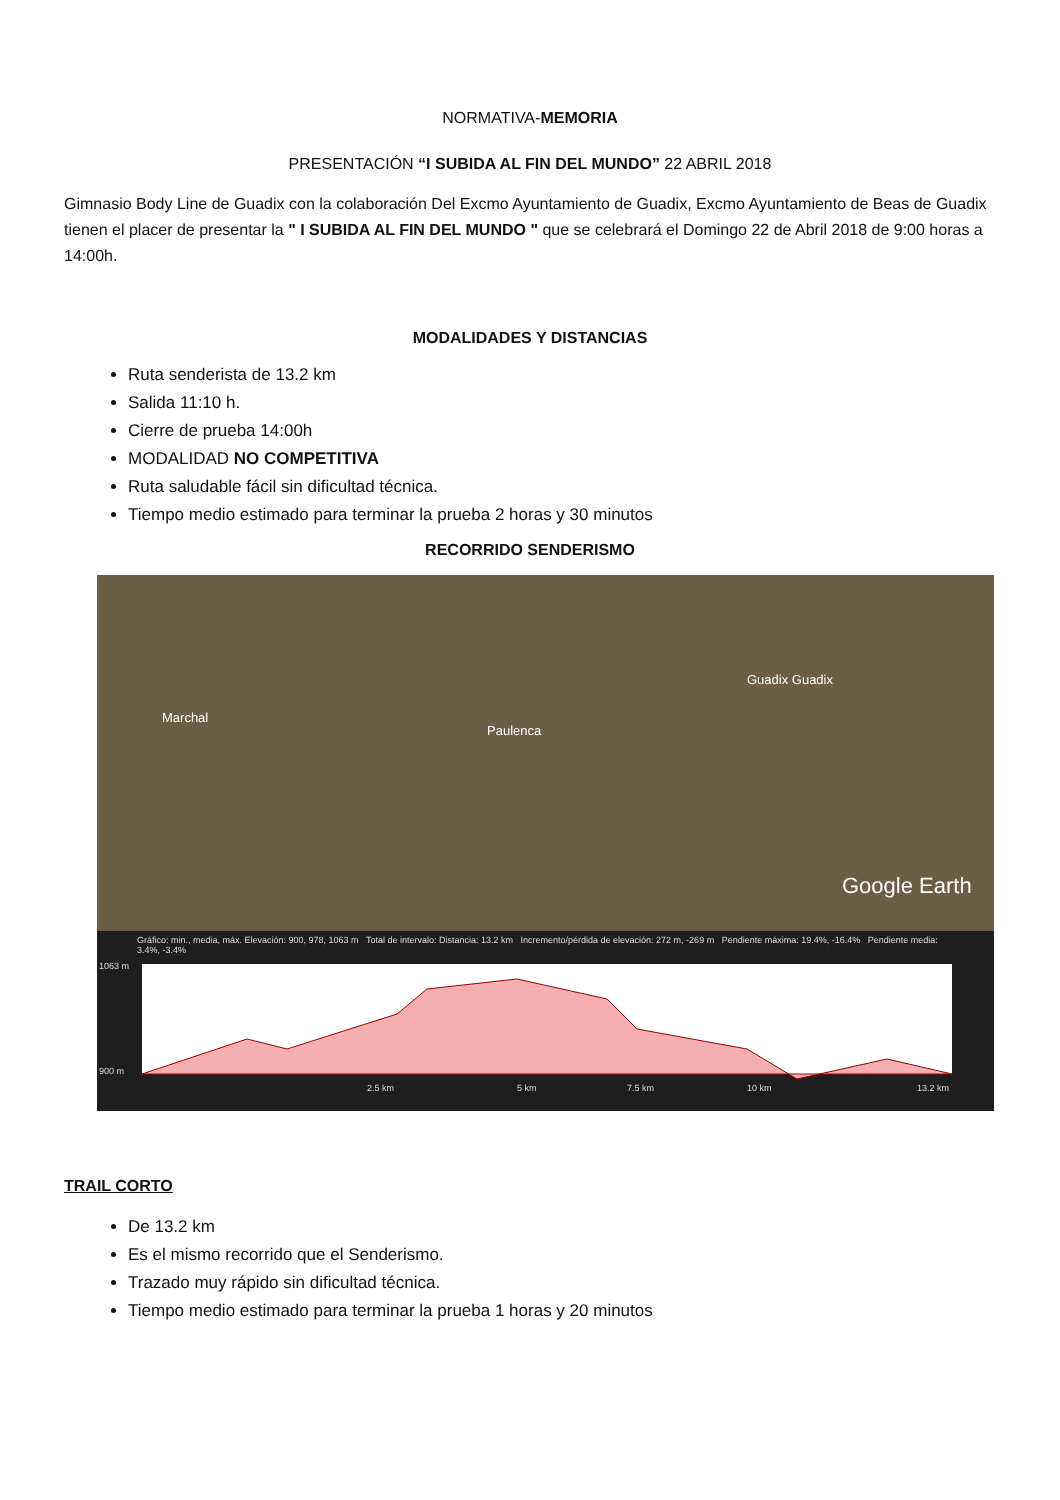NORMATIVA-MEMORIA
PRESENTACIÓN “I SUBIDA AL FIN DEL MUNDO” 22 ABRIL 2018
Gimnasio Body Line de Guadix con la colaboración Del Excmo Ayuntamiento de Guadix, Excmo Ayuntamiento de Beas de Guadix tienen el placer de presentar la " I SUBIDA AL FIN DEL MUNDO " que se celebrará el Domingo 22 de Abril 2018 de 9:00 horas a 14:00h.
MODALIDADES Y DISTANCIAS
Ruta senderista de 13.2 km
Salida 11:10 h.
Cierre de prueba 14:00h
MODALIDAD NO COMPETITIVA
Ruta saludable fácil sin dificultad técnica.
Tiempo medio estimado para terminar la prueba 2 horas y 30 minutos
RECORRIDO SENDERISMO
Marchal
Paulenca
Guadix Guadix
Google Earth
Gráfico: min., media, máx. Elevación: 900, 978, 1063 m Total de intervalo: Distancia: 13.2 km Incremento/pérdida de elevación: 272 m, -269 m Pendiente máxima: 19.4%, -16.4% Pendiente media: 3.4%, -3.4%
1063 m
900 m
2.5 km
5 km
7.5 km
10 km
13.2 km
TRAIL CORTO
De 13.2 km
Es el mismo recorrido que el Senderismo.
Trazado muy rápido sin dificultad técnica.
Tiempo medio estimado para terminar la prueba 1 horas y 20 minutos